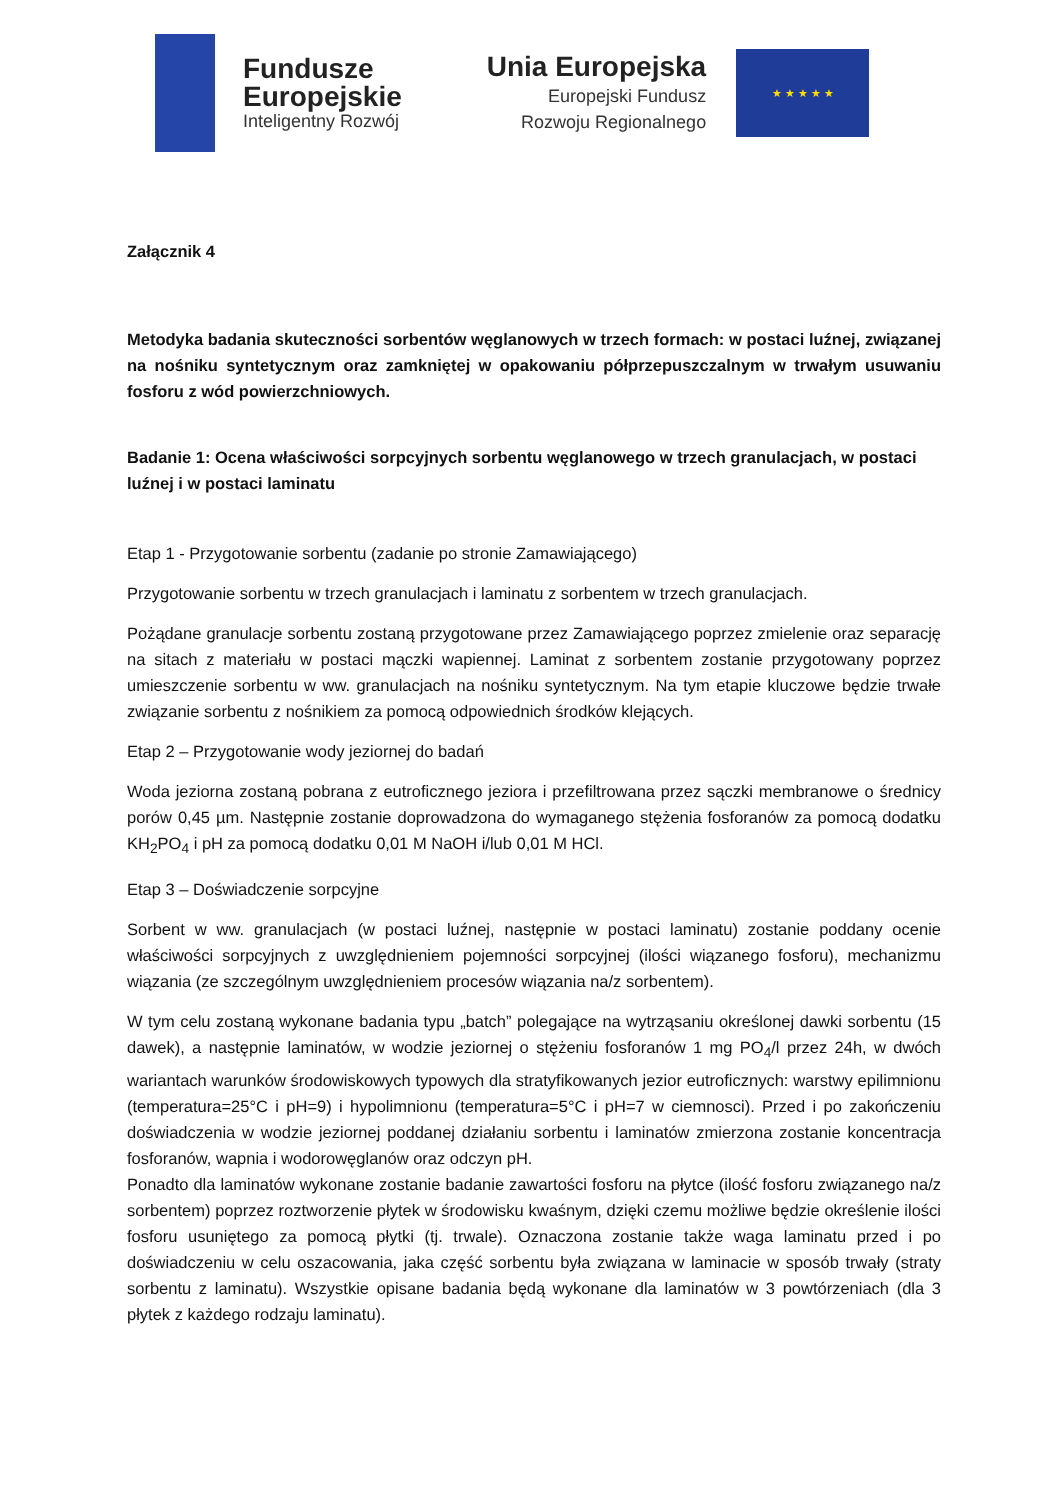Fundusze
Europejskie
Inteligentny Rozwój
Unia Europejska
Europejski Fundusz
Rozwoju Regionalnego
★ ★ ★ ★ ★
Załącznik 4
Metodyka badania skuteczności sorbentów węglanowych w trzech formach: w postaci luźnej, związanej na nośniku syntetycznym oraz zamkniętej w opakowaniu półprzepuszczalnym w trwałym usuwaniu fosforu z wód powierzchniowych.
Badanie 1: Ocena właściwości sorpcyjnych sorbentu węglanowego w trzech granulacjach, w postaci luźnej i w postaci laminatu
Etap 1 - Przygotowanie sorbentu (zadanie po stronie Zamawiającego)
Przygotowanie sorbentu w trzech granulacjach i laminatu z sorbentem w trzech granulacjach.
Pożądane granulacje sorbentu zostaną przygotowane przez Zamawiającego poprzez zmielenie oraz separację na sitach z materiału w postaci mączki wapiennej. Laminat z sorbentem zostanie przygotowany poprzez umieszczenie sorbentu w ww. granulacjach na nośniku syntetycznym. Na tym etapie kluczowe będzie trwałe związanie sorbentu z nośnikiem za pomocą odpowiednich środków klejących.
Etap 2 – Przygotowanie wody jeziornej do badań
Woda jeziorna zostaną pobrana z eutroficznego jeziora i przefiltrowana przez sączki membranowe o średnicy porów 0,45 µm. Następnie zostanie doprowadzona do wymaganego stężenia fosforanów za pomocą dodatku KH<sub>2</sub>PO<sub>4</sub> i pH za pomocą dodatku 0,01 M NaOH i/lub 0,01 M HCl.
Etap 3 – Doświadczenie sorpcyjne
Sorbent w ww. granulacjach (w postaci luźnej, następnie w postaci laminatu) zostanie poddany ocenie właściwości sorpcyjnych z uwzględnieniem pojemności sorpcyjnej (ilości wiązanego fosforu), mechanizmu wiązania (ze szczególnym uwzględnieniem procesów wiązania na/z sorbentem).
W tym celu zostaną wykonane badania typu „batch” polegające na wytrząsaniu określonej dawki sorbentu (15 dawek), a następnie laminatów, w wodzie jeziornej o stężeniu fosforanów 1 mg PO<sub>4</sub>/l przez 24h, w dwóch wariantach warunków środowiskowych typowych dla stratyfikowanych jezior eutroficznych: warstwy epilimnionu (temperatura=25°C i pH=9) i hypolimnionu (temperatura=5°C i pH=7 w ciemnosci). Przed i po zakończeniu doświadczenia w wodzie jeziornej poddanej działaniu sorbentu i laminatów zmierzona zostanie koncentracja fosforanów, wapnia i wodorowęglanów oraz odczyn pH.
Ponadto dla laminatów wykonane zostanie badanie zawartości fosforu na płytce (ilość fosforu związanego na/z sorbentem) poprzez roztworzenie płytek w środowisku kwaśnym, dzięki czemu możliwe będzie określenie ilości fosforu usuniętego za pomocą płytki (tj. trwale). Oznaczona zostanie także waga laminatu przed i po doświadczeniu w celu oszacowania, jaka część sorbentu była związana w laminacie w sposób trwały (straty sorbentu z laminatu). Wszystkie opisane badania będą wykonane dla laminatów w 3 powtórzeniach (dla 3 płytek z każdego rodzaju laminatu).